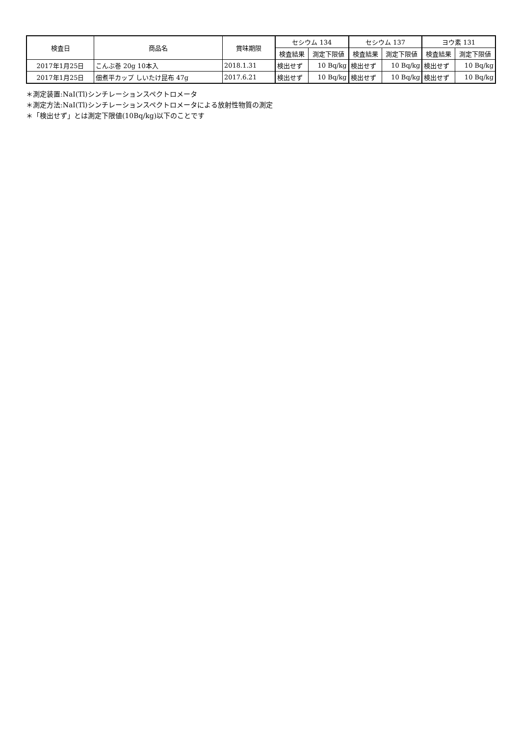| 検査日 | 商品名 | 賞味期限 | セシウム 134 | | セシウム 137 | | ヨウ素 131 | |
| --- | --- | --- | --- | --- | --- | --- | --- | --- |
| | | | 検査結果 | 測定下限値 | 検査結果 | 測定下限値 | 検査結果 | 測定下限値 |
| 2017年1月25日 | こんぶ巻 20g 10本入 | 2018.1.31 | 検出せず | 10 Bq/kg | 検出せず | 10 Bq/kg | 検出せず | 10 Bq/kg |
| 2017年1月25日 | 佃煮平カップ しいたけ昆布 47g | 2017.6.21 | 検出せず | 10 Bq/kg | 検出せず | 10 Bq/kg | 検出せず | 10 Bq/kg |
＊測定装置:NaI(Tl)シンチレーションスペクトロメータ
＊測定方法:NaI(Tl)シンチレーションスペクトロメータによる放射性物質の測定
＊「検出せず」とは測定下限値(10Bq/kg)以下のことです